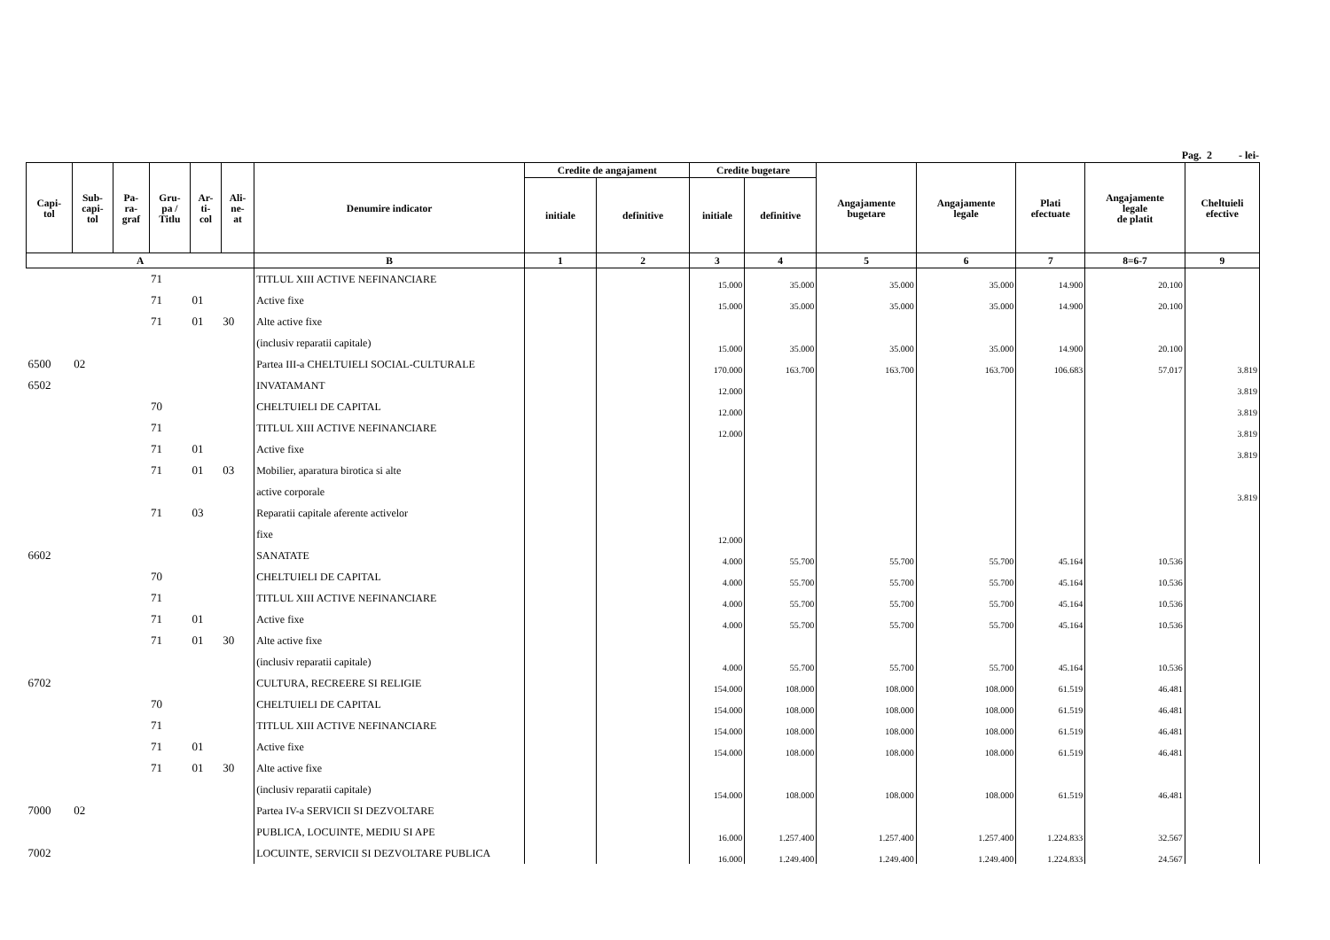Pag. 2 - lei-
| Capi- tol | Sub- capi- tol | Pa- ra- graf | Gru- pa / Titlu | Ar- ti- col | Ali- ne- at | Denumire indicator | Credite de angajament | | Credite bugetare | | Angajamente bugetare | Angajamente legale | Plati efectuate | Angajamente legale de platit | Cheltuieli efective |
| --- | --- | --- | --- | --- | --- | --- | --- | --- | --- | --- | --- | --- | --- | --- | --- |
| | | | | | | | initiale | definitive | initiale | definitive | | | | | |
| A | | | | | | B | 1 | 2 | 3 | 4 | 5 | 6 | 7 | 8=6-7 | 9 |
| | | | 71 | | | TITLUL XIII ACTIVE NEFINANCIARE | | | 15.000 | 35.000 | 35.000 | 35.000 | 14.900 | 20.100 | |
| | | | 71 | 01 | | Active fixe | | | 15.000 | 35.000 | 35.000 | 35.000 | 14.900 | 20.100 | |
| | | | 71 | 01 | 30 | Alte active fixe | | | | | | | | | |
| | | | | | | (inclusiv reparatii capitale) | | | 15.000 | 35.000 | 35.000 | 35.000 | 14.900 | 20.100 | |
| 6500 | 02 | | | | | Partea III-a CHELTUIELI SOCIAL-CULTURALE | | | 170.000 | 163.700 | 163.700 | 163.700 | 106.683 | 57.017 | 3.819 |
| 6502 | | | | | | INVATAMANT | | | 12.000 | | | | | | 3.819 |
| | | | 70 | | | CHELTUIELI DE CAPITAL | | | 12.000 | | | | | | 3.819 |
| | | | 71 | | | TITLUL XIII ACTIVE NEFINANCIARE | | | 12.000 | | | | | | 3.819 |
| | | | 71 | 01 | | Active fixe | | | | | | | | | 3.819 |
| | | | 71 | 01 | 03 | Mobilier, aparatura birotica si alte | | | | | | | | | |
| | | | | | | active corporale | | | | | | | | | 3.819 |
| | | | 71 | 03 | | Reparatii capitale aferente activelor | | | | | | | | | |
| | | | | | | fixe | | | 12.000 | | | | | | |
| 6602 | | | | | | SANATATE | | | 4.000 | 55.700 | 55.700 | 55.700 | 45.164 | 10.536 | |
| | | | 70 | | | CHELTUIELI DE CAPITAL | | | 4.000 | 55.700 | 55.700 | 55.700 | 45.164 | 10.536 | |
| | | | 71 | | | TITLUL XIII ACTIVE NEFINANCIARE | | | 4.000 | 55.700 | 55.700 | 55.700 | 45.164 | 10.536 | |
| | | | 71 | 01 | | Active fixe | | | 4.000 | 55.700 | 55.700 | 55.700 | 45.164 | 10.536 | |
| | | | 71 | 01 | 30 | Alte active fixe | | | | | | | | | |
| | | | | | | (inclusiv reparatii capitale) | | | 4.000 | 55.700 | 55.700 | 55.700 | 45.164 | 10.536 | |
| 6702 | | | | | | CULTURA, RECREERE SI RELIGIE | | | 154.000 | 108.000 | 108.000 | 108.000 | 61.519 | 46.481 | |
| | | | 70 | | | CHELTUIELI DE CAPITAL | | | 154.000 | 108.000 | 108.000 | 108.000 | 61.519 | 46.481 | |
| | | | 71 | | | TITLUL XIII ACTIVE NEFINANCIARE | | | 154.000 | 108.000 | 108.000 | 108.000 | 61.519 | 46.481 | |
| | | | 71 | 01 | | Active fixe | | | 154.000 | 108.000 | 108.000 | 108.000 | 61.519 | 46.481 | |
| | | | 71 | 01 | 30 | Alte active fixe | | | | | | | | | |
| | | | | | | (inclusiv reparatii capitale) | | | 154.000 | 108.000 | 108.000 | 108.000 | 61.519 | 46.481 | |
| 7000 | 02 | | | | | Partea IV-a SERVICII SI DEZVOLTARE | | | | | | | | | |
| | | | | | | PUBLICA, LOCUINTE, MEDIU SI APE | | | 16.000 | 1.257.400 | 1.257.400 | 1.257.400 | 1.224.833 | 32.567 | |
| 7002 | | | | | | LOCUINTE, SERVICII SI DEZVOLTARE PUBLICA | | | 16.000 | 1.249.400 | 1.249.400 | 1.249.400 | 1.224.833 | 24.567 | |